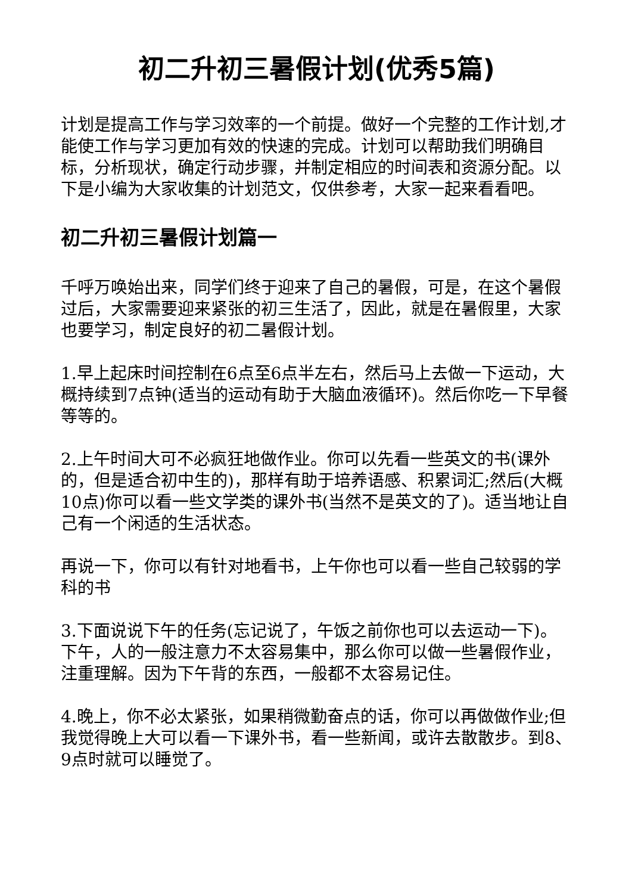初二升初三暑假计划(优秀5篇)
计划是提高工作与学习效率的一个前提。做好一个完整的工作计划,才能使工作与学习更加有效的快速的完成。计划可以帮助我们明确目标，分析现状，确定行动步骤，并制定相应的时间表和资源分配。以下是小编为大家收集的计划范文，仅供参考，大家一起来看看吧。
初二升初三暑假计划篇一
千呼万唤始出来，同学们终于迎来了自己的暑假，可是，在这个暑假过后，大家需要迎来紧张的初三生活了，因此，就是在暑假里，大家也要学习，制定良好的初二暑假计划。
1.早上起床时间控制在6点至6点半左右，然后马上去做一下运动，大概持续到7点钟(适当的运动有助于大脑血液循环)。然后你吃一下早餐等等的。
2.上午时间大可不必疯狂地做作业。你可以先看一些英文的书(课外的，但是适合初中生的)，那样有助于培养语感、积累词汇;然后(大概10点)你可以看一些文学类的课外书(当然不是英文的了)。适当地让自己有一个闲适的生活状态。
再说一下，你可以有针对地看书，上午你也可以看一些自己较弱的学科的书
3.下面说说下午的任务(忘记说了，午饭之前你也可以去运动一下)。下午，人的一般注意力不太容易集中，那么你可以做一些暑假作业，注重理解。因为下午背的东西，一般都不太容易记住。
4.晚上，你不必太紧张，如果稍微勤奋点的话，你可以再做做作业;但我觉得晚上大可以看一下课外书，看一些新闻，或许去散散步。到8、9点时就可以睡觉了。